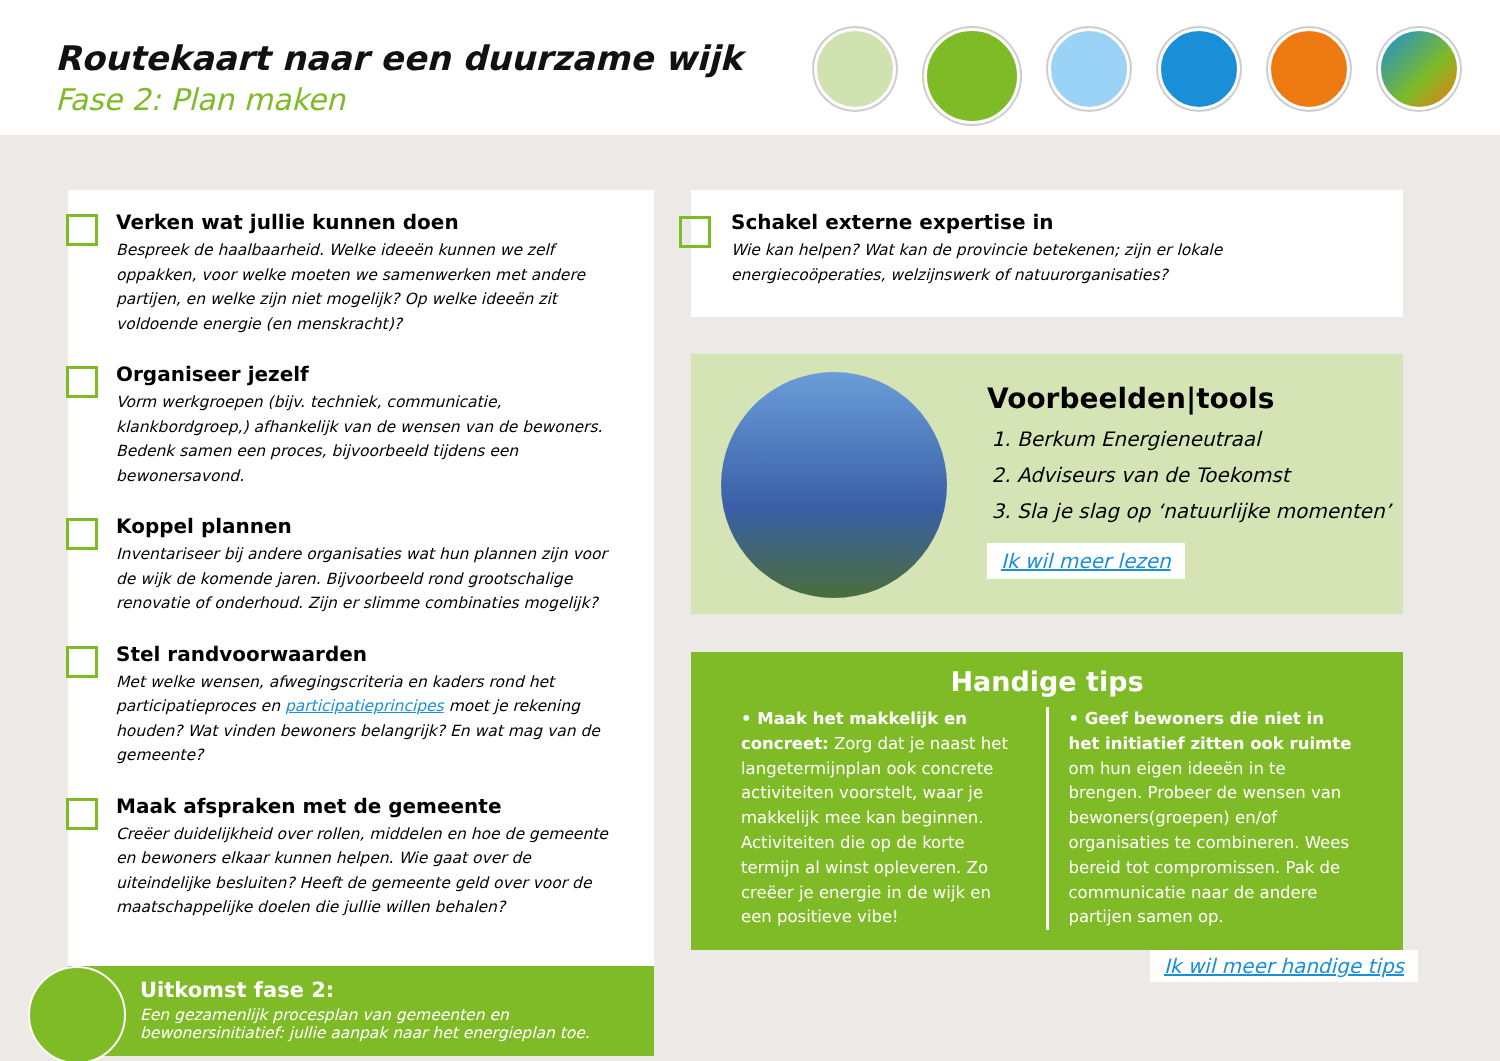Routekaart naar een duurzame wijk
Fase 2: Plan maken
Verken wat jullie kunnen doen
Bespreek de haalbaarheid. Welke ideeën kunnen we zelf oppakken, voor welke moeten we samenwerken met andere partijen, en welke zijn niet mogelijk? Op welke ideeën zit voldoende energie (en menskracht)?
Organiseer jezelf
Vorm werkgroepen (bijv. techniek, communicatie, klankbordgroep,) afhankelijk van de wensen van de bewoners. Bedenk samen een proces, bijvoorbeeld tijdens een bewonersavond.
Koppel plannen
Inventariseer bij andere organisaties wat hun plannen zijn voor de wijk de komende jaren. Bijvoorbeeld rond grootschalige renovatie of onderhoud. Zijn er slimme combinaties mogelijk?
Stel randvoorwaarden
Met welke wensen, afwegingscriteria en kaders rond het participatieproces en participatieprincipes moet je rekening houden? Wat vinden bewoners belangrijk? En wat mag van de gemeente?
Maak afspraken met de gemeente
Creëer duidelijkheid over rollen, middelen en hoe de gemeente en bewoners elkaar kunnen helpen. Wie gaat over de uiteindelijke besluiten? Heeft de gemeente geld over voor de maatschappelijke doelen die jullie willen behalen?
Uitkomst fase 2:
Een gezamenlijk procesplan van gemeenten en bewonersinitiatief: jullie aanpak naar het energieplan toe.
Schakel externe expertise in
Wie kan helpen? Wat kan de provincie betekenen; zijn er lokale energiecoöperaties, welzijnswerk of natuurorganisaties?
Voorbeelden|tools
1. Berkum Energieneutraal
2. Adviseurs van de Toekomst
3. Sla je slag op ‘natuurlijke momenten’
Ik wil meer lezen
Handige tips
• Maak het makkelijk en concreet: Zorg dat je naast het langetermijnplan ook concrete activiteiten voorstelt, waar je makkelijk mee kan beginnen. Activiteiten die op de korte termijn al winst opleveren. Zo creëer je energie in de wijk en een positieve vibe!
• Geef bewoners die niet in het initiatief zitten ook ruimte om hun eigen ideeën in te brengen. Probeer de wensen van bewoners(groepen) en/of organisaties te combineren. Wees bereid tot compromissen. Pak de communicatie naar de andere partijen samen op.
Ik wil meer handige tips